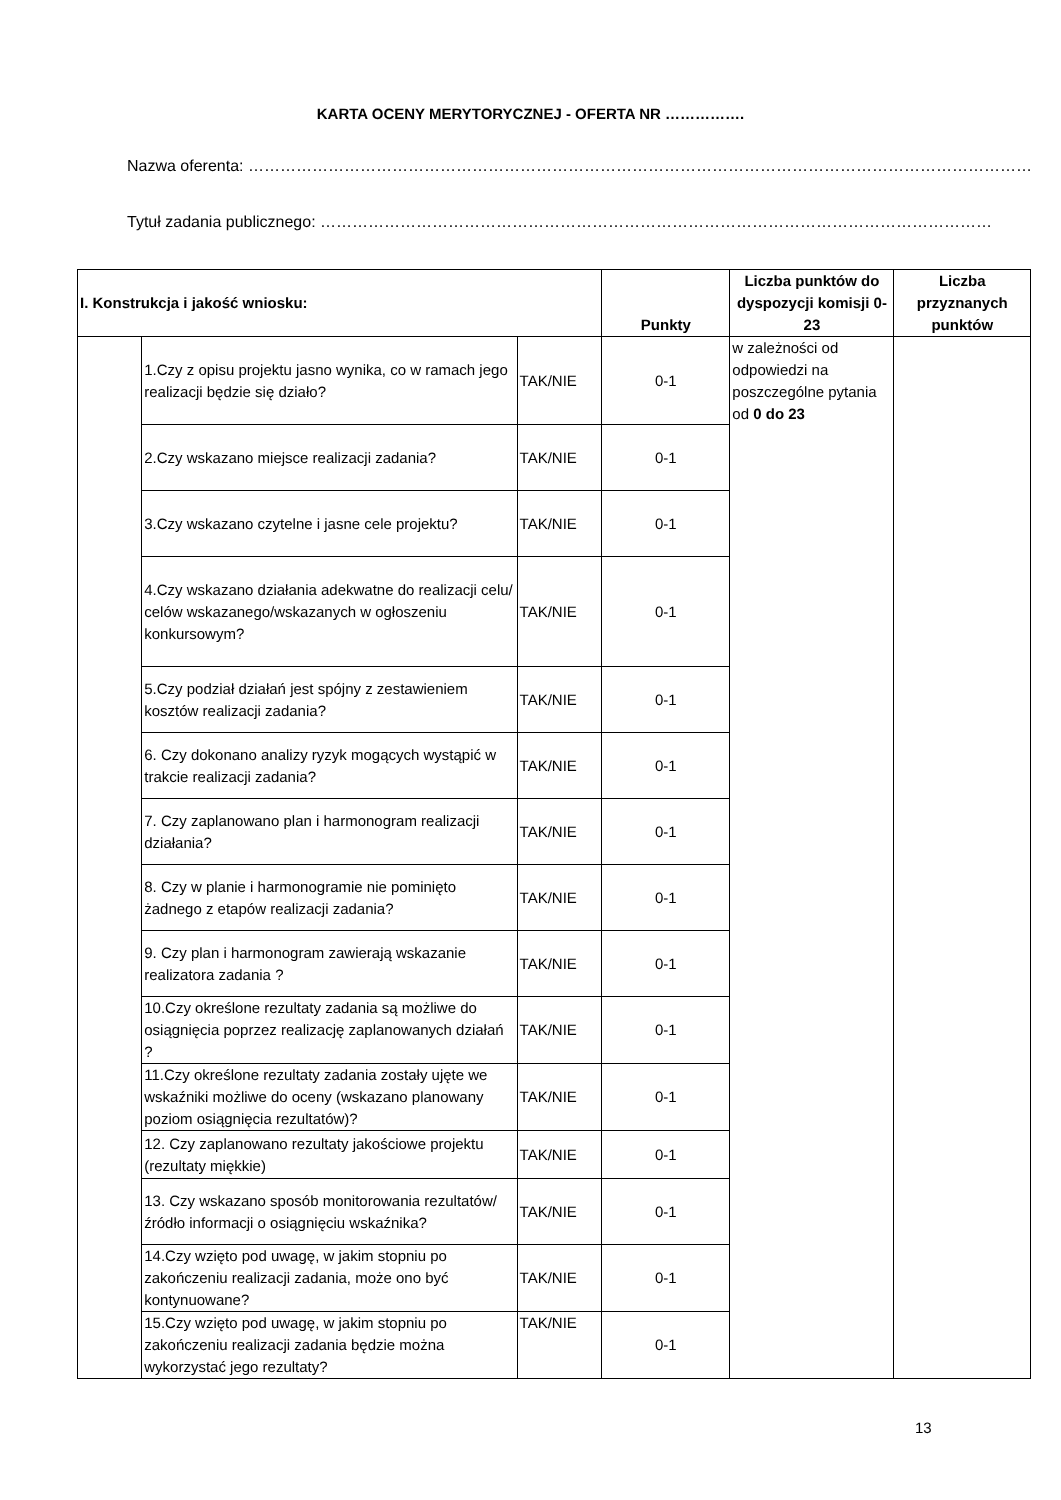KARTA OCENY MERYTORYCZNEJ - OFERTA NR …………….
Nazwa oferenta: …………………………………………………………………………………………………………………………………
Tytuł zadania publicznego: ………………………………………………………………………………………………………………
| I. Konstrukcja i jakość wniosku: | | | Punkty | Liczba punktów do dyspozycji komisji 0-23 | Liczba przyznanych punktów |
| --- | --- | --- | --- | --- | --- |
| | 1.Czy z opisu projektu jasno wynika, co w ramach jego realizacji będzie się działo? | TAK/NIE | 0-1 | w zależności od odpowiedzi na poszczególne pytania od 0 do 23 | |
| | 2.Czy wskazano miejsce realizacji zadania? | TAK/NIE | 0-1 | | |
| | 3.Czy wskazano czytelne i jasne cele projektu? | TAK/NIE | 0-1 | | |
| | 4.Czy wskazano działania adekwatne do realizacji celu/ celów wskazanego/wskazanych w ogłoszeniu konkursowym? | TAK/NIE | 0-1 | | |
| | 5.Czy podział działań jest spójny z zestawieniem kosztów realizacji zadania? | TAK/NIE | 0-1 | | |
| | 6. Czy dokonano analizy ryzyk mogących wystąpić w trakcie realizacji zadania? | TAK/NIE | 0-1 | | |
| | 7. Czy zaplanowano plan i harmonogram realizacji działania? | TAK/NIE | 0-1 | | |
| | 8. Czy w planie i harmonogramie nie pominięto żadnego z etapów realizacji zadania? | TAK/NIE | 0-1 | | |
| | 9. Czy plan i harmonogram zawierają wskazanie realizatora zadania ? | TAK/NIE | 0-1 | | |
| | 10.Czy określone rezultaty zadania są możliwe do osiągnięcia poprzez realizację zaplanowanych działań ? | TAK/NIE | 0-1 | | |
| | 11.Czy określone rezultaty zadania zostały ujęte we wskaźniki możliwe do oceny (wskazano planowany poziom osiągnięcia rezultatów)? | TAK/NIE | 0-1 | | |
| | 12. Czy zaplanowano rezultaty jakościowe projektu (rezultaty miękkie) | TAK/NIE | 0-1 | | |
| | 13. Czy wskazano sposób monitorowania rezultatów/ źródło informacji o osiągnięciu wskaźnika? | TAK/NIE | 0-1 | | |
| | 14.Czy wzięto pod uwagę, w jakim stopniu po zakończeniu realizacji zadania, może ono być kontynuowane? | TAK/NIE | 0-1 | | |
| | 15.Czy wzięto pod uwagę, w jakim stopniu po zakończeniu realizacji zadania będzie można wykorzystać jego rezultaty? | TAK/NIE | 0-1 | | |
13